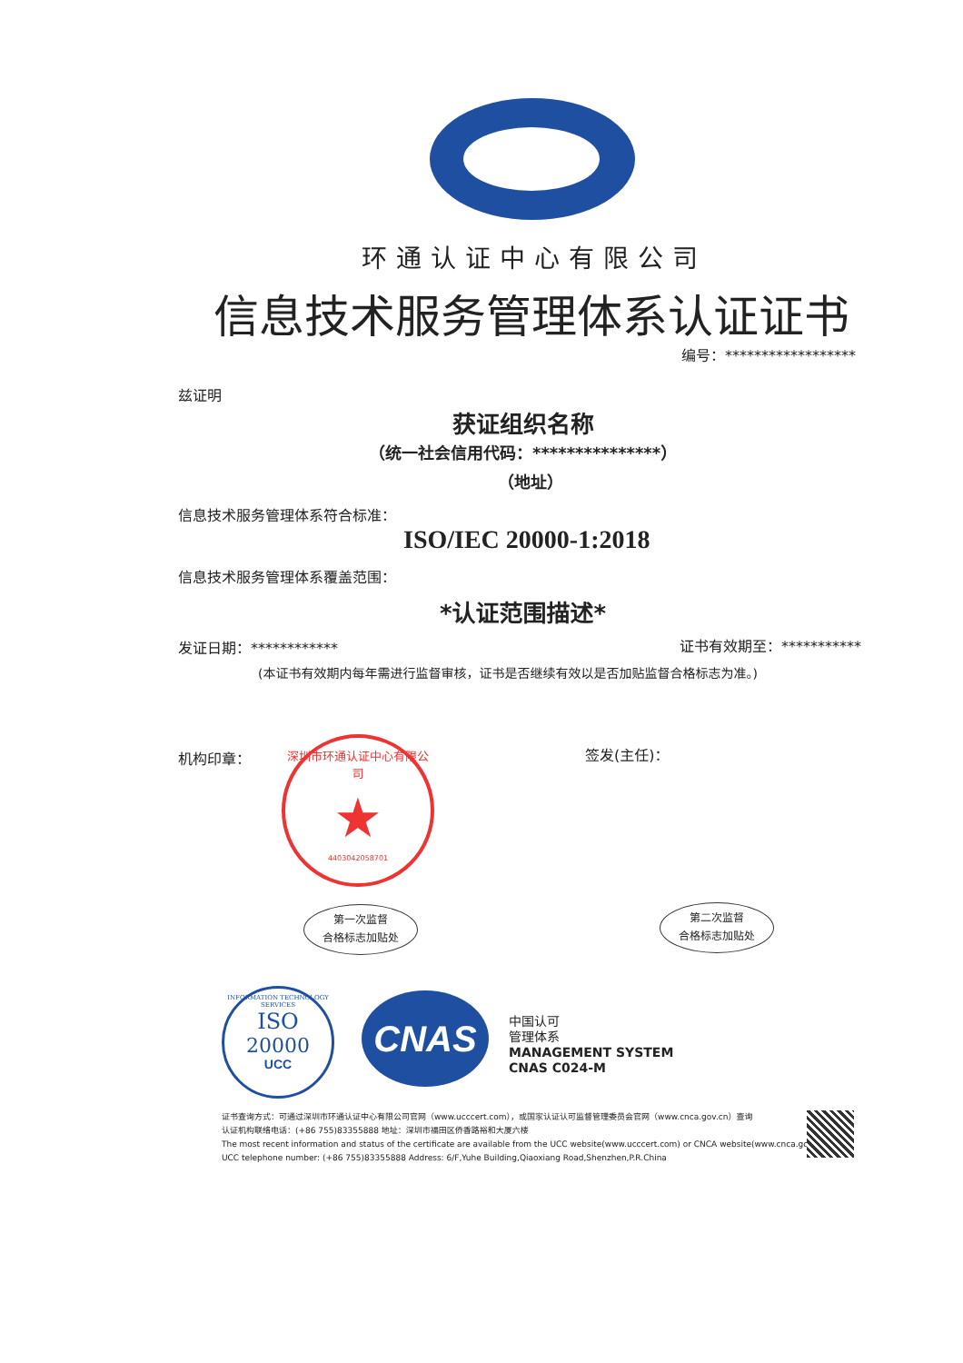环通认证中心有限公司
信息技术服务管理体系认证证书
编号：******************
兹证明
获证组织名称
（统一社会信用代码：***************）
（地址）
信息技术服务管理体系符合标准：
ISO/IEC 20000-1:2018
信息技术服务管理体系覆盖范围：
*认证范围描述*
发证日期：************ 证书有效期至：***********
(本证书有效期内每年需进行监督审核，证书是否继续有效以是否加贴监督合格标志为准。)
机构印章：
深圳市环通认证中心有限公司
★
4403042058701
签发(主任)：
第一次监督
合格标志加贴处
第二次监督
合格标志加贴处
INFORMATION TECHNOLOGY SERVICES
ISO
20000
UCC
CNAS
中国认可
管理体系
MANAGEMENT SYSTEM
CNAS C024-M
证书查询方式：可通过深圳市环通认证中心有限公司官网（www.ucccert.com），或国家认证认可监督管理委员会官网（www.cnca.gov.cn）查询
认证机构联络电话：(+86 755)83355888 地址：深圳市福田区侨香路裕和大厦六楼
The most recent information and status of the certificate are available from the UCC website(www.ucccert.com) or CNCA website(www.cnca.gov.cn)
UCC telephone number: (+86 755)83355888 Address: 6/F,Yuhe Building,Qiaoxiang Road,Shenzhen,P.R.China